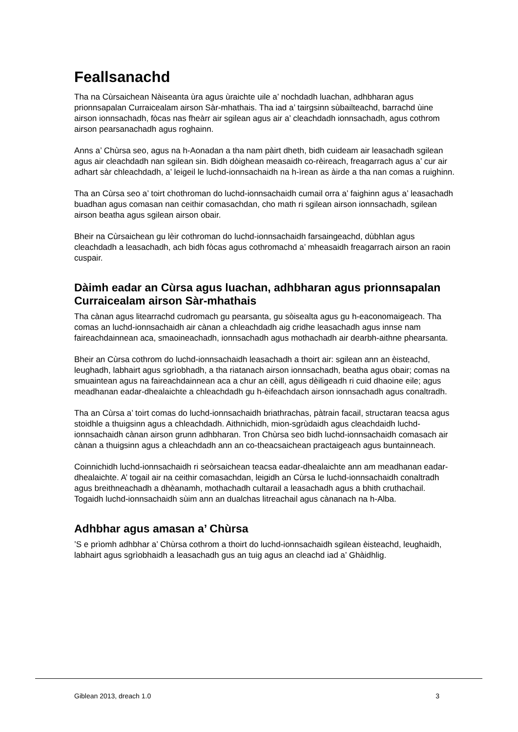Feallsanachd
Tha na Cùrsaichean Nàiseanta ùra agus ùraichte uile a’ nochdadh luachan, adhbharan agus prionnsapalan Curraicealam airson Sàr-mhathais. Tha iad a’ tairgsinn sùbailteachd, barrachd ùine airson ionnsachadh, fòcas nas fheàrr air sgilean agus air a’ cleachdadh ionnsachadh, agus cothrom airson pearsanachadh agus roghainn.
Anns a’ Chùrsa seo, agus na h-Aonadan a tha nam pàirt dheth, bidh cuideam air leasachadh sgilean agus air cleachdadh nan sgilean sin. Bidh dòighean measaidh co-rèireach, freagarrach agus a’ cur air adhart sàr chleachdadh, a’ leigeil le luchd-ionnsachaidh na h-ìrean as àirde a tha nan comas a ruighinn.
Tha an Cùrsa seo a’ toirt chothroman do luchd-ionnsachaidh cumail orra a’ faighinn agus a’ leasachadh buadhan agus comasan nan ceithir comasachdan, cho math ri sgilean airson ionnsachadh, sgilean airson beatha agus sgilean airson obair.
Bheir na Cùrsaichean gu lèir cothroman do luchd-ionnsachaidh farsaingeachd, dùbhlan agus cleachdadh a leasachadh, ach bidh fòcas agus cothromachd a’ mheasaidh freagarrach airson an raoin cuspair.
Dàimh eadar an Cùrsa agus luachan, adhbharan agus prionnsapalan Curraicealam airson Sàr-mhathais
Tha cànan agus litearrachd cudromach gu pearsanta, gu sòisealta agus gu h-eaconomaigeach. Tha comas an luchd-ionnsachaidh air cànan a chleachdadh aig cridhe leasachadh agus innse nam faireachdainnean aca, smaoineachadh, ionnsachadh agus mothachadh air dearbh-aithne phearsanta.
Bheir an Cùrsa cothrom do luchd-ionnsachaidh leasachadh a thoirt air: sgilean ann an èisteachd, leughadh, labhairt agus sgrìobhadh, a tha riatanach airson ionnsachadh, beatha agus obair; comas na smuaintean agus na faireachdainnean aca a chur an cèill, agus dèiligeadh ri cuid dhaoine eile; agus meadhanan eadar-dhealaichte a chleachdadh gu h-èifeachdach airson ionnsachadh agus conaltradh.
Tha an Cùrsa a’ toirt comas do luchd-ionnsachaidh briathrachas, pàtrain facail, structaran teacsa agus stoidhle a thuigsinn agus a chleachdadh. Aithnichidh, mion-sgrùdaidh agus cleachdaidh luchd-ionnsachaidh cànan airson grunn adhbharan. Tron Chùrsa seo bidh luchd-ionnsachaidh comasach air cànan a thuigsinn agus a chleachdadh ann an co-theacsaichean practaigeach agus buntainneach.
Coinnichidh luchd-ionnsachaidh ri seòrsaichean teacsa eadar-dhealaichte ann am meadhanan eadar-dhealaichte. A’ togail air na ceithir comasachdan, leigidh an Cùrsa le luchd-ionnsachaidh conaltradh agus breithneachadh a dhèanamh, mothachadh cultarail a leasachadh agus a bhith cruthachail. Togaidh luchd-ionnsachaidh sùim ann an dualchas litreachail agus cànanach na h-Alba.
Adhbhar agus amasan a’ Chùrsa
’S e prìomh adhbhar a’ Chùrsa cothrom a thoirt do luchd-ionnsachaidh sgilean èisteachd, leughaidh, labhairt agus sgrìobhaidh a leasachadh gus an tuig agus an cleachd iad a’ Ghàidhlig.
Giblean 2013, dreach 1.0 3